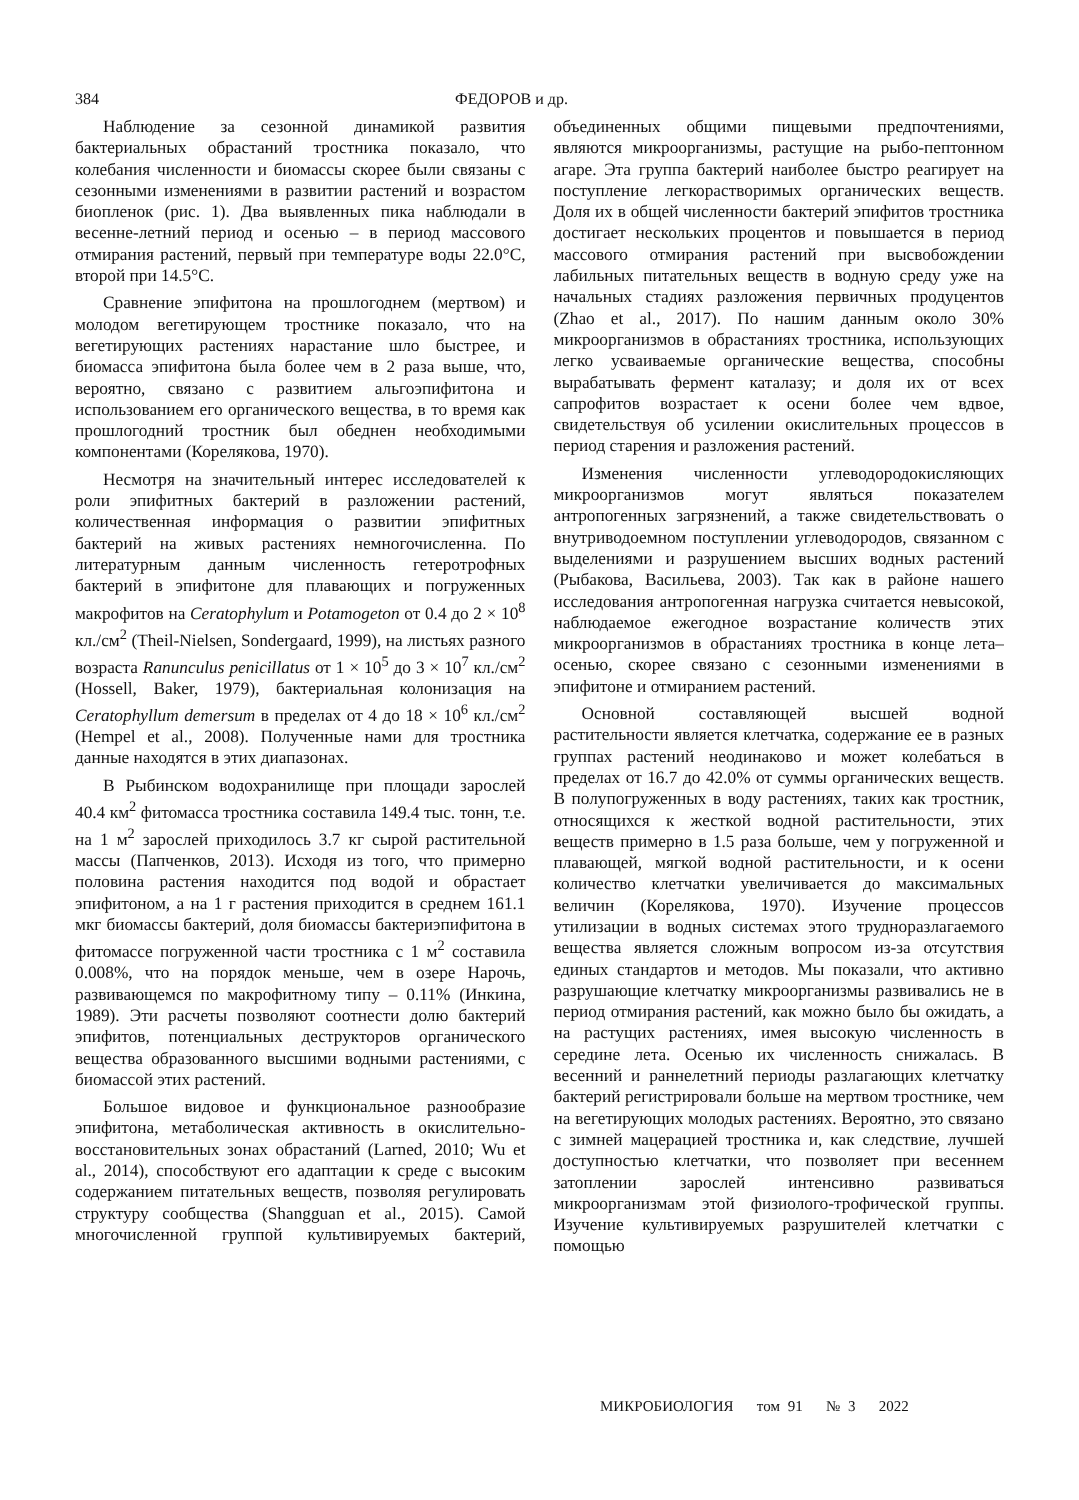384 ФЕДОРОВ и др.
Наблюдение за сезонной динамикой развития бактериальных обрастаний тростника показало, что колебания численности и биомассы скорее были связаны с сезонными изменениями в развитии растений и возрастом биопленок (рис. 1). Два выявленных пика наблюдали в весенне-летний период и осенью – в период массового отмирания растений, первый при температуре воды 22.0°C, второй при 14.5°C.
Сравнение эпифитона на прошлогоднем (мертвом) и молодом вегетирующем тростнике показало, что на вегетирующих растениях нарастание шло быстрее, и биомасса эпифитона была более чем в 2 раза выше, что, вероятно, связано с развитием альгоэпифитона и использованием его органического вещества, в то время как прошлогодний тростник был обеднен необходимыми компонентами (Кореляков­а, 1970).
Несмотря на значительный интерес исследователей к роли эпифитных бактерий в разложении растений, количественная информация о развитии эпифитных бактерий на живых растениях немногочисленна. По литературным данным численность гетеротрофных бактерий в эпифитоне для плавающих и погруженных макрофитов на Ceratophylum и Potamogeton от 0.4 до 2 × 10<sup>8</sup> кл./см<sup>2</sup> (Theil-Nielsen, Sondergaard, 1999), на листьях разного возраста Ranunculus penicillatus от 1 × 10<sup>5</sup> до 3 × 10<sup>7</sup> кл./см<sup>2</sup> (Hossell, Baker, 1979), бактериальная колонизация на Ceratophyllum demersum в пределах от 4 до 18 × 10<sup>6</sup> кл./см<sup>2</sup> (Hempel et al., 2008). Полученные нами для тростника данные находятся в этих диапазонах.
В Рыбинском водохранилище при площади зарослей 40.4 км<sup>2</sup> фитомасса тростника составила 149.4 тыс. тонн, т.е. на 1 м<sup>2</sup> зарослей приходилось 3.7 кг сырой растительной массы (Папченков, 2013). Исходя из того, что примерно половина растения находится под водой и обрастает эпифитоном, а на 1 г растения приходится в среднем 161.1 мкг биомассы бактерий, доля биомассы бактериэпифитона в фитомассе погруженной части тростника с 1 м<sup>2</sup> составила 0.008%, что на порядок меньше, чем в озере Нарочь, развивающемся по макрофитному типу – 0.11% (Инкина, 1989). Эти расчеты позволяют соотнести долю бактерий эпифитов, потенциальных деструкторов органического вещества образованного высшими водными растениями, с биомассой этих растений.
Большое видовое и функциональное разнообразие эпифитона, метаболическая активность в окислительно-восстановительных зонах обрастаний (Larned, 2010; Wu et al., 2014), способствуют его адаптации к среде с высоким содержанием питательных веществ, позволяя регулировать структуру сообщества (Shangguan et al., 2015). Самой многочисленной группой культивируемых бактерий, объединенных общими пищевыми предпочтениями, являются микроорганизмы, растущие на рыбо-пептонном агаре. Эта группа бактерий наиболее быстро реагирует на поступление легкорастворимых органических веществ. Доля их в общей численности бактерий эпифитов тростника достигает нескольких процентов и повышается в период массового отмирания растений при высвобождении лабильных питательных веществ в водную среду уже на начальных стадиях разложения первичных продуцентов (Zhao et al., 2017). По нашим данным около 30% микроорганизмов в обрастаниях тростника, использующих легко усваиваемые органические вещества, способны вырабатывать фермент каталазу; и доля их от всех сапрофитов возрастает к осени более чем вдвое, свидетельствуя об усилении окислительных процессов в период старения и разложения растений.
Изменения численности углеводородокисляющих микроорганизмов могут являться показателем антропогенных загрязнений, а также свидетельствовать о внутриводоемном поступлении углеводородов, связанном с выделениями и разрушением высших водных растений (Рыбакова, Васильева, 2003). Так как в районе нашего исследования антропогенная нагрузка считается невысокой, наблюдаемое ежегодное возрастание количеств этих микроорганизмов в обрастаниях тростника в конце лета–осенью, скорее связано с сезонными изменениями в эпифитоне и отмиранием растений.
Основной составляющей высшей водной растительности является клетчатка, содержание ее в разных группах растений неодинаково и может колебаться в пределах от 16.7 до 42.0% от суммы органических веществ. В полупогруженных в воду растениях, таких как тростник, относящихся к жесткой водной растительности, этих веществ примерно в 1.5 раза больше, чем у погруженной и плавающей, мягкой водной растительности, и к осени количество клетчатки увеличивается до максимальных величин (Кореляков­а, 1970). Изучение процессов утилизации в водных системах этого трудноразлагаемого вещества является сложным вопросом из-за отсутствия единых стандартов и методов. Мы показали, что активно разрушающие клетчатку микроорганизмы развивались не в период отмирания растений, как можно было бы ожидать, а на растущих растениях, имея высокую численность в середине лета. Осенью их численность снижалась. В весенний и раннелетний периоды разлагающих клетчатку бактерий регистрировали больше на мертвом тростнике, чем на вегетирующих молодых растениях. Вероятно, это связано с зимней мацерацией тростника и, как следствие, лучшей доступностью клетчатки, что позволяет при весеннем затоплении зарослей интенсивно развиваться микроорганизмам этой физиолого-трофической группы. Изучение культивируемых разрушителей клетчатки с помощью
МИКРОБИОЛОГИЯ том 91 № 3 2022